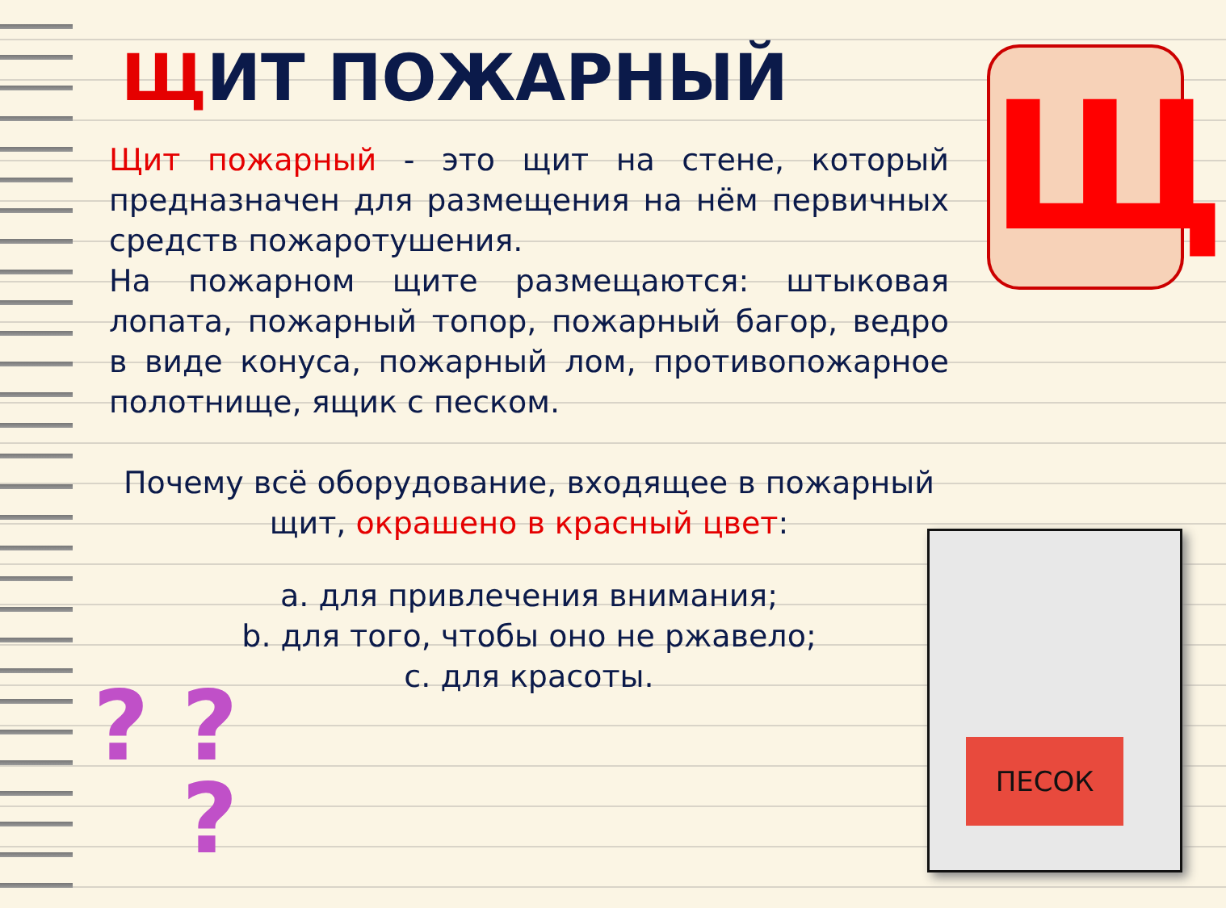ЩИТ ПОЖАРНЫЙ
Щит пожарный - это щит на стене, который предназначен для размещения на нём первичных средств пожаротушения.
На пожарном щите размещаются: штыковая лопата, пожарный топор, пожарный багор, ведро в виде конуса, пожарный лом, противопожарное полотнище, ящик с песком.
Почему всё оборудование, входящее в пожарный щит, окрашено в красный цвет:
a. для привлечения внимания;
b. для того, чтобы оно не ржавело;
c. для красоты.
Щ
ПЕСОК
? ?
?